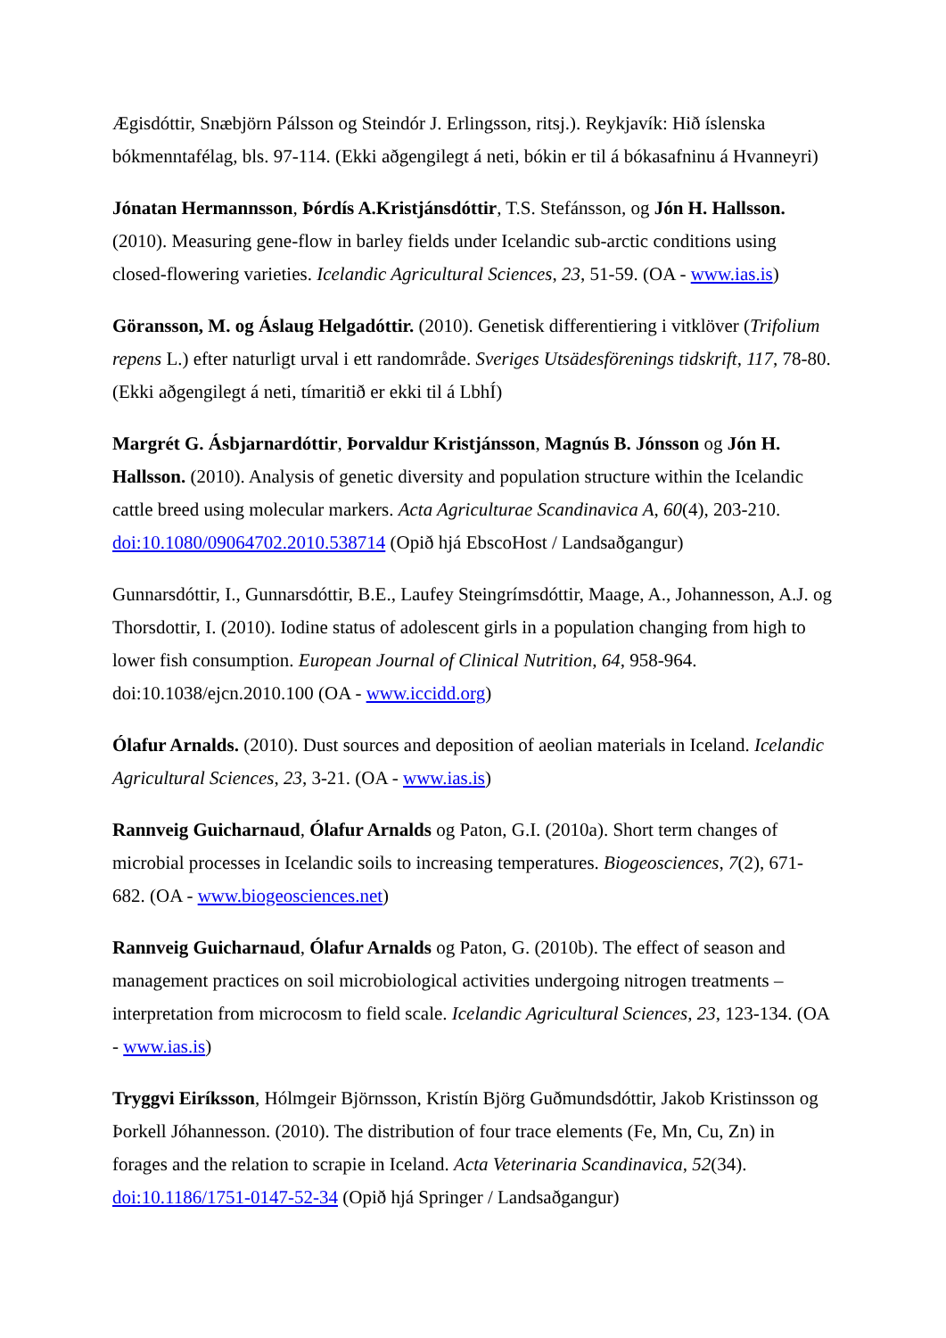Ægisdóttir, Snæbjörn Pálsson og Steindór J. Erlingsson, ritsj.). Reykjavík: Hið íslenska bókmenntafélag, bls. 97-114. (Ekki aðgengilegt á neti, bókin er til á bókasafninu á Hvanneyri)
Jónatan Hermannsson, Þórdís A.Kristjánsdóttir, T.S. Stefánsson, og Jón H. Hallsson. (2010). Measuring gene-flow in barley fields under Icelandic sub-arctic conditions using closed-flowering varieties. Icelandic Agricultural Sciences, 23, 51-59. (OA - www.ias.is)
Göransson, M. og Áslaug Helgadóttir. (2010). Genetisk differentiering i vitklöver (Trifolium repens L.) efter naturligt urval i ett randområde. Sveriges Utsädesförenings tidskrift, 117, 78-80. (Ekki aðgengilegt á neti, tímaritið er ekki til á LbhÍ)
Margrét G. Ásbjarnardóttir, Þorvaldur Kristjánsson, Magnús B. Jónsson og Jón H. Hallsson. (2010). Analysis of genetic diversity and population structure within the Icelandic cattle breed using molecular markers. Acta Agriculturae Scandinavica A, 60(4), 203-210. doi:10.1080/09064702.2010.538714 (Opið hjá EbscoHost / Landsaðgangur)
Gunnarsdóttir, I., Gunnarsdóttir, B.E., Laufey Steingrímsdóttir, Maage, A., Johannesson, A.J. og Thorsdottir, I. (2010). Iodine status of adolescent girls in a population changing from high to lower fish consumption. European Journal of Clinical Nutrition, 64, 958-964. doi:10.1038/ejcn.2010.100 (OA - www.iccidd.org)
Ólafur Arnalds. (2010). Dust sources and deposition of aeolian materials in Iceland. Icelandic Agricultural Sciences, 23, 3-21. (OA - www.ias.is)
Rannveig Guicharnaud, Ólafur Arnalds og Paton, G.I. (2010a). Short term changes of microbial processes in Icelandic soils to increasing temperatures. Biogeosciences, 7(2), 671-682. (OA - www.biogeosciences.net)
Rannveig Guicharnaud, Ólafur Arnalds og Paton, G. (2010b). The effect of season and management practices on soil microbiological activities undergoing nitrogen treatments – interpretation from microcosm to field scale. Icelandic Agricultural Sciences, 23, 123-134. (OA - www.ias.is)
Tryggvi Eiríksson, Hólmgeir Björnsson, Kristín Björg Guðmundsdóttir, Jakob Kristinsson og Þorkell Jóhannesson. (2010). The distribution of four trace elements (Fe, Mn, Cu, Zn) in forages and the relation to scrapie in Iceland. Acta Veterinaria Scandinavica, 52(34). doi:10.1186/1751-0147-52-34 (Opið hjá Springer / Landsaðgangur)